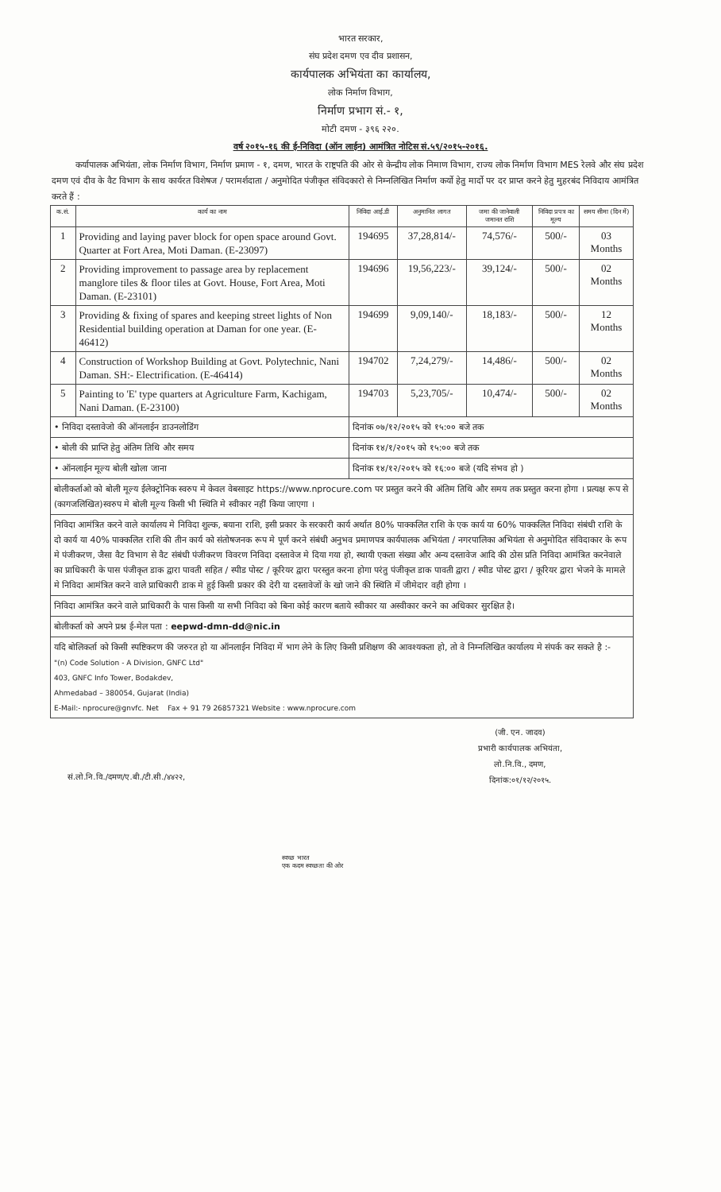भारत सरकार,
संघ प्रदेश दमण एव दीव प्रशासन,
कार्यपालक अभियंता का कार्यालय,
लोक निर्माण विभाग,
निर्माण प्रभाग सं.- १,
मोटी दमण - ३९६ २२०.
वर्ष २०१५-१६ की ई-निविदा (ऑन लाईन) आमंत्रित नोटिस सं.५९/२०१५-२०१६.
कर्यापालक अभियंता, लोक निर्माण विभाग, निर्माण प्रमाण - १, दमण, भारत के राष्ट्रपति की ओर से केन्द्रीय लोक निमाण विभाग, राज्य लोक निर्माण विभाग MES रेलवे और संघ प्रदेश दमण एवं दीव के वैट विभाग के साथ कार्यरत विशेषज / परामर्शदाता / अनुमोदित पंजीकृत संविदकारो से निम्नलिखित निर्माण कर्यो हेतु मार्दो पर दर प्राप्त करने हेतु मुहरबंद निविदाय आमंत्रित करते हैं :
| क.सं. | कार्य का नाम | निविदा आई.डी | अनुमानित लागत | जमा की जानेवाली जमानत राशि | निविदा प्रपत्र का मूल्य | समय सीमा (दिन में) |
| --- | --- | --- | --- | --- | --- | --- |
| 1 | Providing and laying paver block for open space around Govt. Quarter at Fort Area, Moti Daman. (E-23097) | 194695 | 37,28,814/- | 74,576/- | 500/- | 03 Months |
| 2 | Providing improvement to passage area by replacement manglore tiles & floor tiles at Govt. House, Fort Area, Moti Daman. (E-23101) | 194696 | 19,56,223/- | 39,124/- | 500/- | 02 Months |
| 3 | Providing & fixing of spares and keeping street lights of Non Residential building operation at Daman for one year. (E-46412) | 194699 | 9,09,140/- | 18,183/- | 500/- | 12 Months |
| 4 | Construction of Workshop Building at Govt. Polytechnic, Nani Daman. SH:- Electrification. (E-46414) | 194702 | 7,24,279/- | 14,486/- | 500/- | 02 Months |
| 5 | Painting to 'E' type quarters at Agriculture Farm, Kachigam, Nani Daman. (E-23100) | 194703 | 5,23,705/- | 10,474/- | 500/- | 02 Months |
| • निविदा दस्तावेजो की ऑनलाईन डाउनलोडिंग | | दिनांक ०७/१२/२०१५ को १५:०० बजे तक | | | | |
| • बोली की प्राप्ति हेतु अंतिम तिथि और समय | | दिनांक १४/१/२०१५ को १५:०० बजे तक | | | | |
| • ऑनलाईन मूल्य बोली खोला जाना | | दिनांक १४/१२/२०१५ को १६:०० बजे (यदि संभव हो ) | | | | |
| बोलीकर्ताओ को बोली मूल्य ईलेक्ट्रोनिक स्वरुप मे केवल वेबसाइट https://www.nprocure.com पर प्रस्तुत करने की अंतिम तिथि और समय तक प्रस्तुत करना होगा । प्रत्यक्ष रूप से (कागजलिखित)स्वरुप मे बोली मूल्य किसी भी स्थिति मे स्वीकार नहीं किया जाएगा । | | | | | | |
| निविदा आमंत्रित करने वाले कार्यालय मे निविदा शुल्क, बयाना राशि, इसी प्रकार के सरकारी कार्य अर्थात 80% पाक्कलित राशि के एक कार्य या 60% पाक्कलित निविदा संबंधी राशि के दो कार्य या 40% पाक्कलित राशि की तीन कार्य को संतोषजनक रूप मे पूर्ण करने संबंधी अनुभव प्रमाणपत्र कार्यपालक अभियंता / नगरपालिका अभियंता से अनुमोदित संविदाकार के रूप मे पंजीकरण, जैसा वैट विभाग से वैट संबंधी पंजीकरण विवरण निविदा दस्तावेज मे दिया गया हो, स्थायी एकता संख्या और अन्य दस्तावेज आदि की ठोस प्रति निविदा आमंत्रित करनेवाले का प्राधिकारी के पास पंजीकृत डाक द्वारा पावती सहित / स्पीड पोस्ट / कूरियर द्वारा परस्तुत करना होगा परंतु पंजीकृत डाक पावती द्वारा / स्पीड पोस्ट द्वारा / कूरियर द्वारा भेजने के मामले मे निविदा आमंत्रित करने वाले प्राधिकारी डाक मे हुई किसी प्रकार की देरी या दस्तावेजों के खो जाने की स्थिति में जीमेदार वही होगा । | | | | | | |
| निविदा आमंत्रित करने वाले प्राधिकारी के पास किसी या सभी निविदा को बिना कोई कारण बताये स्वीकार या अस्वीकार करने का अधिकार सुरक्षित है। | | | | | | |
| बोलीकर्ता को अपने प्रश्न ई-मेल पता : eepwd-dmn-dd@nic.in | | | | | | |
| यदि बोलिकर्ता को किसी स्पष्टिकरण की जरुरत हो या ऑनलाईन निविदा में भाग लेने के लिए किसी प्रशिक्षण की आवश्यकता हो, तो वे निम्नलिखित कार्यालय मे संपर्क कर सकते है :- "(n) Code Solution - A Division, GNFC Ltd" 403, GNFC Info Tower, Bodakdev, Ahmedabad – 380054, Gujarat (India) E-Mail:- nprocure@gnvfc. Net Fax + 91 79 26857321 Website : www.nprocure.com | | | | | | |
(जी. एन. जादव)
प्रभारी कार्यपालक अभियंता,
लो.नि.वि., दमण,
दिनांक:०१/१२/२०१५.
सं.लो.नि.वि./दमण/ए.बी./टी.सी./४४२२,
स्वच्छ भारत
एक कदम स्वच्छता की ओर